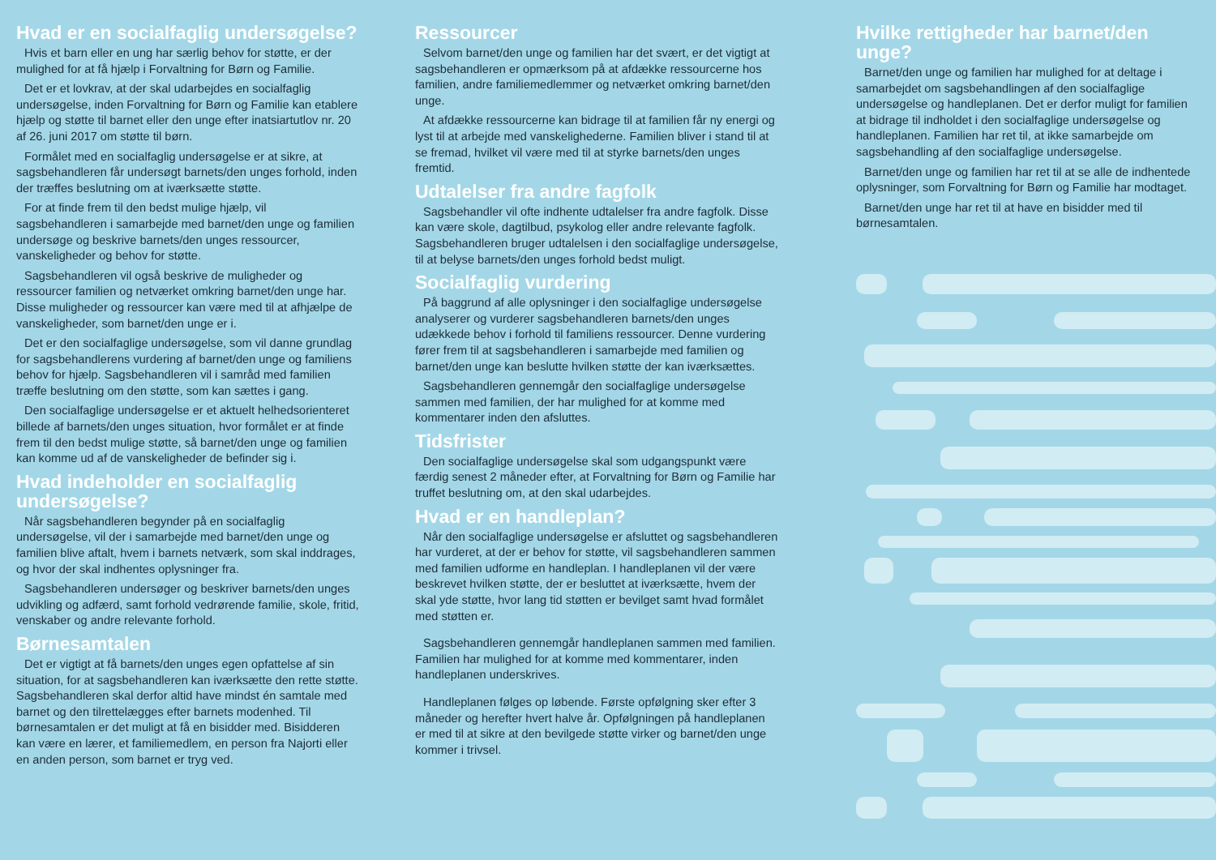Hvad er en socialfaglig undersøgelse?
Hvis et barn eller en ung har særlig behov for støtte, er der mulighed for at få hjælp i Forvaltning for Børn og Familie.
Det er et lovkrav, at der skal udarbejdes en socialfaglig undersøgelse, inden Forvaltning for Børn og Familie kan etablere hjælp og støtte til barnet eller den unge efter inatsiartutlov nr. 20 af 26. juni 2017 om støtte til børn.
Formålet med en socialfaglig undersøgelse er at sikre, at sagsbehandleren får undersøgt barnets/den unges forhold, inden der træffes beslutning om at iværksætte støtte.
For at finde frem til den bedst mulige hjælp, vil sagsbehandleren i samarbejde med barnet/den unge og familien undersøge og beskrive barnets/den unges ressourcer, vanskeligheder og behov for støtte.
Sagsbehandleren vil også beskrive de muligheder og ressourcer familien og netværket omkring barnet/den unge har. Disse muligheder og ressourcer kan være med til at afhjælpe de vanskeligheder, som barnet/den unge er i.
Det er den socialfaglige undersøgelse, som vil danne grundlag for sagsbehandlerens vurdering af barnet/den unge og familiens behov for hjælp. Sagsbehandleren vil i samråd med familien træffe beslutning om den støtte, som kan sættes i gang.
Den socialfaglige undersøgelse er et aktuelt helhedsorienteret billede af barnets/den unges situation, hvor formålet er at finde frem til den bedst mulige støtte, så barnet/den unge og familien kan komme ud af de vanskeligheder de befinder sig i.
Hvad indeholder en socialfaglig undersøgelse?
Når sagsbehandleren begynder på en socialfaglig undersøgelse, vil der i samarbejde med barnet/den unge og familien blive aftalt, hvem i barnets netværk, som skal inddrages, og hvor der skal indhentes oplysninger fra.
Sagsbehandleren undersøger og beskriver barnets/den unges udvikling og adfærd, samt forhold vedrørende familie, skole, fritid, venskaber og andre relevante forhold.
Børnesamtalen
Det er vigtigt at få barnets/den unges egen opfattelse af sin situation, for at sagsbehandleren kan iværksætte den rette støtte. Sagsbehandleren skal derfor altid have mindst én samtale med barnet og den tilrettelægges efter barnets modenhed. Til børnesamtalen er det muligt at få en bisidder med. Bisidderen kan være en lærer, et familiemedlem, en person fra Najorti eller en anden person, som barnet er tryg ved.
Ressourcer
Selvom barnet/den unge og familien har det svært, er det vigtigt at sagsbehandleren er opmærksom på at afdække ressourcerne hos familien, andre familiemedlemmer og netværket omkring barnet/den unge.
At afdække ressourcerne kan bidrage til at familien får ny energi og lyst til at arbejde med vanskelighederne. Familien bliver i stand til at se fremad, hvilket vil være med til at styrke barnets/den unges fremtid.
Udtalelser fra andre fagfolk
Sagsbehandler vil ofte indhente udtalelser fra andre fagfolk. Disse kan være skole, dagtilbud, psykolog eller andre relevante fagfolk. Sagsbehandleren bruger udtalelsen i den socialfaglige undersøgelse, til at belyse barnets/den unges forhold bedst muligt.
Socialfaglig vurdering
På baggrund af alle oplysninger i den socialfaglige undersøgelse analyserer og vurderer sagsbehandleren barnets/den unges udækkede behov i forhold til familiens ressourcer. Denne vurdering fører frem til at sagsbehandleren i samarbejde med familien og barnet/den unge kan beslutte hvilken støtte der kan iværksættes.
Sagsbehandleren gennemgår den socialfaglige undersøgelse sammen med familien, der har mulighed for at komme med kommentarer inden den afsluttes.
Tidsfrister
Den socialfaglige undersøgelse skal som udgangspunkt være færdig senest 2 måneder efter, at Forvaltning for Børn og Familie har truffet beslutning om, at den skal udarbejdes.
Hvad er en handleplan?
Når den socialfaglige undersøgelse er afsluttet og sagsbehandleren har vurderet, at der er behov for støtte, vil sagsbehandleren sammen med familien udforme en handleplan. I handleplanen vil der være beskrevet hvilken støtte, der er besluttet at iværksætte, hvem der skal yde støtte, hvor lang tid støtten er bevilget samt hvad formålet med støtten er.
Sagsbehandleren gennemgår handleplanen sammen med familien. Familien har mulighed for at komme med kommentarer, inden handleplanen underskrives.
Handleplanen følges op løbende. Første opfølgning sker efter 3 måneder og herefter hvert halve år. Opfølgningen på handleplanen er med til at sikre at den bevilgede støtte virker og barnet/den unge kommer i trivsel.
Hvilke rettigheder har barnet/den unge?
Barnet/den unge og familien har mulighed for at deltage i samarbejdet om sagsbehandlingen af den socialfaglige undersøgelse og handleplanen. Det er derfor muligt for familien at bidrage til indholdet i den socialfaglige undersøgelse og handleplanen. Familien har ret til, at ikke samarbejde om sagsbehandling af den socialfaglige undersøgelse.
Barnet/den unge og familien har ret til at se alle de indhentede oplysninger, som Forvaltning for Børn og Familie har modtaget.
Barnet/den unge har ret til at have en bisidder med til børnesamtalen.